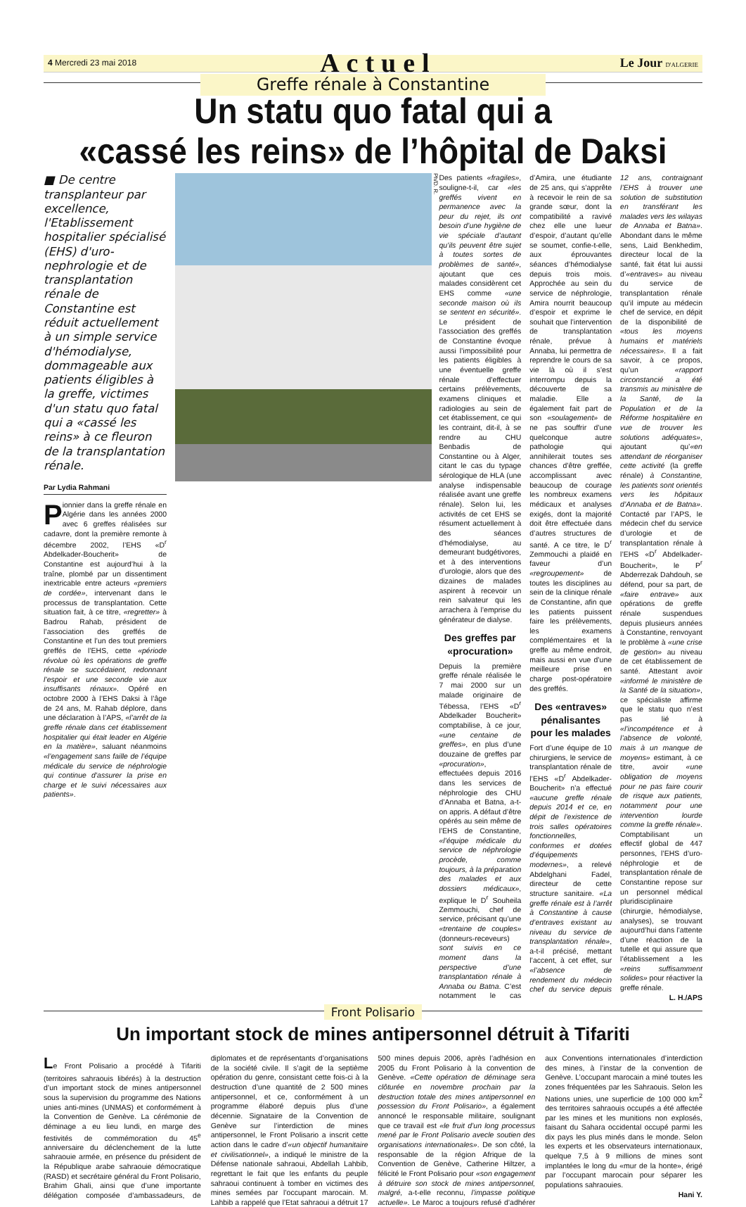4 Mercredi 23 mai 2018 Actuel Le Jour D'ALGERIE
Greffe rénale à Constantine
Un statu quo fatal qui a
«cassé les reins» de l’hôpital de Daksi
■ De centre transplanteur par excellence, l'Etablissement hospitalier spécialisé (EHS) d'uro-nephrologie et de transplantation rénale de Constantine est réduit actuellement à un simple service d'hémodialyse, dommageable aux patients éligibles à la greffe, victimes d'un statu quo fatal qui a «cassé les reins» à ce fleuron de la transplantation rénale.
Par Lydia Rahmani
Pionnier dans la greffe rénale en Algérie dans les années 2000 avec 6 greffes réalisées sur cadavre, dont la première remonte à décembre 2002, l’EHS «D<sup>r</sup> Abdelkader-Boucherit» de Constantine est aujourd’hui à la traîne, plombé par un dissentiment inextricable entre acteurs «premiers de cordée», intervenant dans le processus de transplantation. Cette situation fait, à ce titre, «regretter» à Badrou Rahab, président de l’association des greffés de Constantine et l’un des tout premiers greffés de l’EHS, cette «période révolue où les opérations de greffe rénale se succédaient, redonnant l’espoir et une seconde vie aux insuffisants rénaux». Opéré en octobre 2000 à l’EHS Daksi à l’âge de 24 ans, M. Rahab déplore, dans une déclaration à l’APS, «l’arrêt de la greffe rénale dans cet établissement hospitalier qui était leader en Algérie en la matière», saluant néanmoins «l’engagement sans faille de l’équipe médicale du service de néphrologie qui continue d’assurer la prise en charge et le suivi nécessaires aux patients».
Ph/D. R.
Des patients «fragiles», souligne-t-il, car «les greffés vivent en permanence avec la peur du rejet, ils ont besoin d’une hygiène de vie spéciale d’autant qu’ils peuvent être sujet à toutes sortes de problèmes de santé», ajoutant que ces malades considèrent cet EHS comme «une seconde maison où ils se sentent en sécurité». Le président de l’association des greffés de Constantine évoque aussi l’impossibilité pour les patients éligibles à une éventuelle greffe rénale d’effectuer certains prélèvements, examens cliniques et radiologies au sein de cet établissement, ce qui les contraint, dit-il, à se rendre au CHU Benbadis de Constantine ou à Alger, citant le cas du typage sérologique de HLA (une analyse indispensable réalisée avant une greffe rénale). Selon lui, les activités de cet EHS se résument actuellement à des séances d’hémodialyse, au demeurant budgétivores, et à des interventions d’urologie, alors que des dizaines de malades aspirent à recevoir un rein salvateur qui les arrachera à l’emprise du générateur de dialyse.
Des greffes par «procuration»
Depuis la première greffe rénale réalisée le 7 mai 2000 sur un malade originaire de Tébessa, l’EHS «D<sup>r</sup> Abdelkader Boucherit» comptabilise, à ce jour, «une centaine de greffes», en plus d’une douzaine de greffes par «procuration», effectuées depuis 2016 dans les services de néphrologie des CHU d’Annaba et Batna, a-t-on appris. A défaut d’être opérés au sein même de l’EHS de Constantine, «l’équipe médicale du service de néphrologie procède, comme toujours, à la préparation des malades et aux dossiers médicaux», explique le D<sup>r</sup> Souheila Zemmouchi, chef de service, précisant qu’une «trentaine de couples» (donneurs-receveurs) sont suivis en ce moment dans la perspective d’une transplantation rénale à Annaba ou Batna. C’est notamment le cas d’Amira, une étudiante de 25 ans, qui s’apprête à recevoir le rein de sa grande sœur, dont la compatibilité a ravivé chez elle une lueur d’espoir, d’autant qu’elle se soumet, confie-t-elle, aux éprouvantes séances d’hémodialyse depuis trois mois. Approchée au sein du service de néphrologie, Amira nourrit beaucoup d’espoir et exprime le souhait que l’intervention de transplantation rénale, prévue à Annaba, lui permettra de reprendre le cours de sa vie là où il s’est interrompu depuis la découverte de sa maladie. Elle a également fait part de son «soulagement» de ne pas souffrir d’une quelconque autre pathologie qui annihilerait toutes ses chances d’être greffée, accomplissant avec beaucoup de courage les nombreux examens médicaux et analyses exigés, dont la majorité doit être effectuée dans d’autres structures de santé. A ce titre, le D<sup>r</sup> Zemmouchi a plaidé en faveur d’un «regroupement» de toutes les disciplines au sein de la clinique rénale de Constantine, afin que les patients puissent faire les prélèvements, les examens complémentaires et la greffe au même endroit, mais aussi en vue d’une meilleure prise en charge post-opératoire des greffés.
Des «entraves» pénalisantes pour les malades
Fort d’une équipe de 10 chirurgiens, le service de transplantation rénale de l’EHS «D<sup>r</sup> Abdelkader-Boucherit» n’a effectué «aucune greffe rénale depuis 2014 et ce, en dépit de l’existence de trois salles opératoires fonctionnelles, conformes et dotées d’équipements modernes», a relevé Abdelghani Fadel, directeur de cette structure sanitaire. «La greffe rénale est à l’arrêt à Constantine à cause d’entraves existant au niveau du service de transplantation rénale», a-t-il précisé, mettant l’accent, à cet effet, sur «l’absence de rendement du médecin chef du service depuis 12 ans, contraignant l’EHS à trouver une solution de substitution en transférant les malades vers les wilayas de Annaba et Batna». Abondant dans le même sens, Laid Benkhedim, directeur local de la santé, fait état lui aussi d’«entraves» au niveau du service de transplantation rénale qu’il impute au médecin chef de service, en dépit de la disponibilité de «tous les moyens humains et matériels nécessaires». Il a fait savoir, à ce propos, qu’un «rapport circonstancié a été transmis au ministère de la Santé, de la Population et de la Réforme hospitalière en vue de trouver les solutions adéquates», ajoutant qu’«en attendant de réorganiser cette activité (la greffe rénale) à Constantine, les patients sont orientés vers les hôpitaux d’Annaba et de Batna». Contacté par l’APS, le médecin chef du service d’urologie et de transplantation rénale à l’EHS «D<sup>r</sup> Abdelkader-Boucherit», le P<sup>r</sup> Abderrezak Dahdouh, se défend, pour sa part, de «faire entrave» aux opérations de greffe rénale suspendues depuis plusieurs années à Constantine, renvoyant le problème à «une crise de gestion» au niveau de cet établissement de santé. Attestant avoir «informé le ministère de la Santé de la situation», ce spécialiste affirme que le statu quo n’est pas lié à «l’incompétence et à l’absence de volonté, mais à un manque de moyens» estimant, à ce titre, avoir «une obligation de moyens pour ne pas faire courir de risque aux patients, notamment pour une intervention lourde comme la greffe rénale». Comptabilisant un effectif global de 447 personnes, l’EHS d’uro-néphrologie et de transplantation rénale de Constantine repose sur un personnel médical pluridisciplinaire (chirurgie, hémodialyse, analyses), se trouvant aujourd’hui dans l’attente d’une réaction de la tutelle et qui assure que l’établissement a les «reins suffisamment solides» pour réactiver la greffe rénale.
L. H./APS
Front Polisario
Un important stock de mines antipersonnel détruit à Tifariti
Le Front Polisario a procédé à Tifariti (territoires sahraouis libérés) à la destruction d’un important stock de mines antipersonnel sous la supervision du programme des Nations unies anti-mines (UNMAS) et conformément à la Convention de Genève. La cérémonie de déminage a eu lieu lundi, en marge des festivités de commémoration du 45<sup>e</sup> anniversaire du déclenchement de la lutte sahraouie armée, en présence du président de la République arabe sahraouie démocratique (RASD) et secrétaire général du Front Polisario, Brahim Ghali, ainsi que d’une importante délégation composée d’ambassadeurs, de diplomates et de représentants d’organisations de la société civile. Il s’agit de la septième opération du genre, consistant cette fois-ci à la destruction d’une quantité de 2 500 mines antipersonnel, et ce, conformément à un programme élaboré depuis plus d’une décennie. Signataire de la Convention de Genève sur l’interdiction de mines antipersonnel, le Front Polisario a inscrit cette action dans le cadre d’«un objectif humanitaire et civilisationnel», a indiqué le ministre de la Défense nationale sahraoui, Abdellah Lahbib, regrettant le fait que les enfants du peuple sahraoui continuent à tomber en victimes des mines semées par l’occupant marocain. M. Lahbib a rappelé que l’Etat sahraoui a détruit 17 500 mines depuis 2006, après l’adhésion en 2005 du Front Polisario à la convention de Genève. «Cette opération de déminage sera clôturée en novembre prochain par la destruction totale des mines antipersonnel en possession du Front Polisario», a également annoncé le responsable militaire, soulignant que ce travail est «le fruit d’un long processus mené par le Front Polisario avecle soutien des organisations internationales». De son côté, la responsable de la région Afrique de la Convention de Genève, Catherine Hiltzer, a félicité le Front Polisario pour «son engagement à détruire son stock de mines antipersonnel, malgré, a-t-elle reconnu, l’impasse politique actuelle». Le Maroc a toujours refusé d’adhérer aux Conventions internationales d’interdiction des mines, à l’instar de la convention de Genève. L’occupant marocain a miné toutes les zones fréquentées par les Sahraouis. Selon les Nations unies, une superficie de 100 000 km<sup>2</sup> des territoires sahraouis occupés a été affectée par les mines et les munitions non explosés, faisant du Sahara occidental occupé parmi les dix pays les plus minés dans le monde. Selon les experts et les observateurs internationaux, quelque 7,5 à 9 millions de mines sont implantées le long du «mur de la honte», érigé par l’occupant marocain pour séparer les populations sahraouies.
Hani Y.